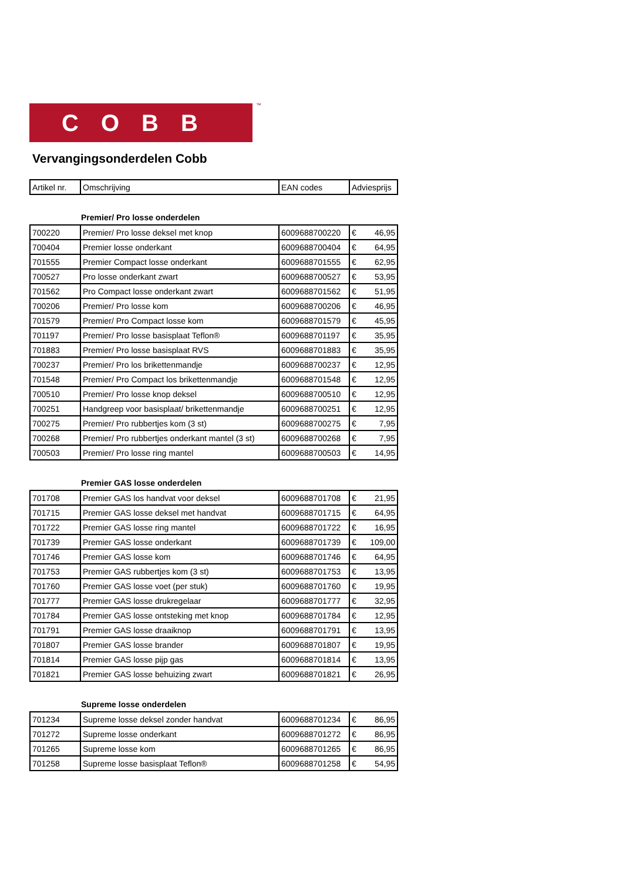COBB ™
Vervangingsonderdelen Cobb
| Artikel nr. | Omschrijving | EAN codes | Adviesprijs |
| --- | --- | --- | --- |
Premier/ Pro losse onderdelen
| 700220 | Premier/ Pro losse deksel met knop | 6009688700220 | € | 46,95 |
| 700404 | Premier losse onderkant | 6009688700404 | € | 64,95 |
| 701555 | Premier Compact losse onderkant | 6009688701555 | € | 62,95 |
| 700527 | Pro losse onderkant zwart | 6009688700527 | € | 53,95 |
| 701562 | Pro Compact losse onderkant zwart | 6009688701562 | € | 51,95 |
| 700206 | Premier/ Pro losse kom | 6009688700206 | € | 46,95 |
| 701579 | Premier/ Pro Compact losse kom | 6009688701579 | € | 45,95 |
| 701197 | Premier/ Pro losse basisplaat Teflon® | 6009688701197 | € | 35,95 |
| 701883 | Premier/ Pro losse basisplaat RVS | 6009688701883 | € | 35,95 |
| 700237 | Premier/ Pro los brikettenmandje | 6009688700237 | € | 12,95 |
| 701548 | Premier/ Pro Compact los brikettenmandje | 6009688701548 | € | 12,95 |
| 700510 | Premier/ Pro losse knop deksel | 6009688700510 | € | 12,95 |
| 700251 | Handgreep voor basisplaat/ brikettenmandje | 6009688700251 | € | 12,95 |
| 700275 | Premier/ Pro rubbertjes kom (3 st) | 6009688700275 | € | 7,95 |
| 700268 | Premier/ Pro rubbertjes onderkant mantel (3 st) | 6009688700268 | € | 7,95 |
| 700503 | Premier/ Pro losse ring mantel | 6009688700503 | € | 14,95 |
Premier GAS losse onderdelen
| 701708 | Premier GAS los handvat voor deksel | 6009688701708 | € | 21,95 |
| 701715 | Premier GAS losse deksel met handvat | 6009688701715 | € | 64,95 |
| 701722 | Premier GAS losse ring mantel | 6009688701722 | € | 16,95 |
| 701739 | Premier GAS losse onderkant | 6009688701739 | € | 109,00 |
| 701746 | Premier GAS losse kom | 6009688701746 | € | 64,95 |
| 701753 | Premier GAS rubbertjes kom (3 st) | 6009688701753 | € | 13,95 |
| 701760 | Premier GAS losse voet (per stuk) | 6009688701760 | € | 19,95 |
| 701777 | Premier GAS losse drukregelaar | 6009688701777 | € | 32,95 |
| 701784 | Premier GAS losse ontsteking met knop | 6009688701784 | € | 12,95 |
| 701791 | Premier GAS losse draaiknop | 6009688701791 | € | 13,95 |
| 701807 | Premier GAS losse brander | 6009688701807 | € | 19,95 |
| 701814 | Premier GAS losse pijp gas | 6009688701814 | € | 13,95 |
| 701821 | Premier GAS losse behuizing zwart | 6009688701821 | € | 26,95 |
Supreme losse onderdelen
| 701234 | Supreme losse deksel zonder handvat | 6009688701234 | € | 86,95 |
| 701272 | Supreme losse onderkant | 6009688701272 | € | 86,95 |
| 701265 | Supreme losse kom | 6009688701265 | € | 86,95 |
| 701258 | Supreme losse basisplaat Teflon® | 6009688701258 | € | 54,95 |